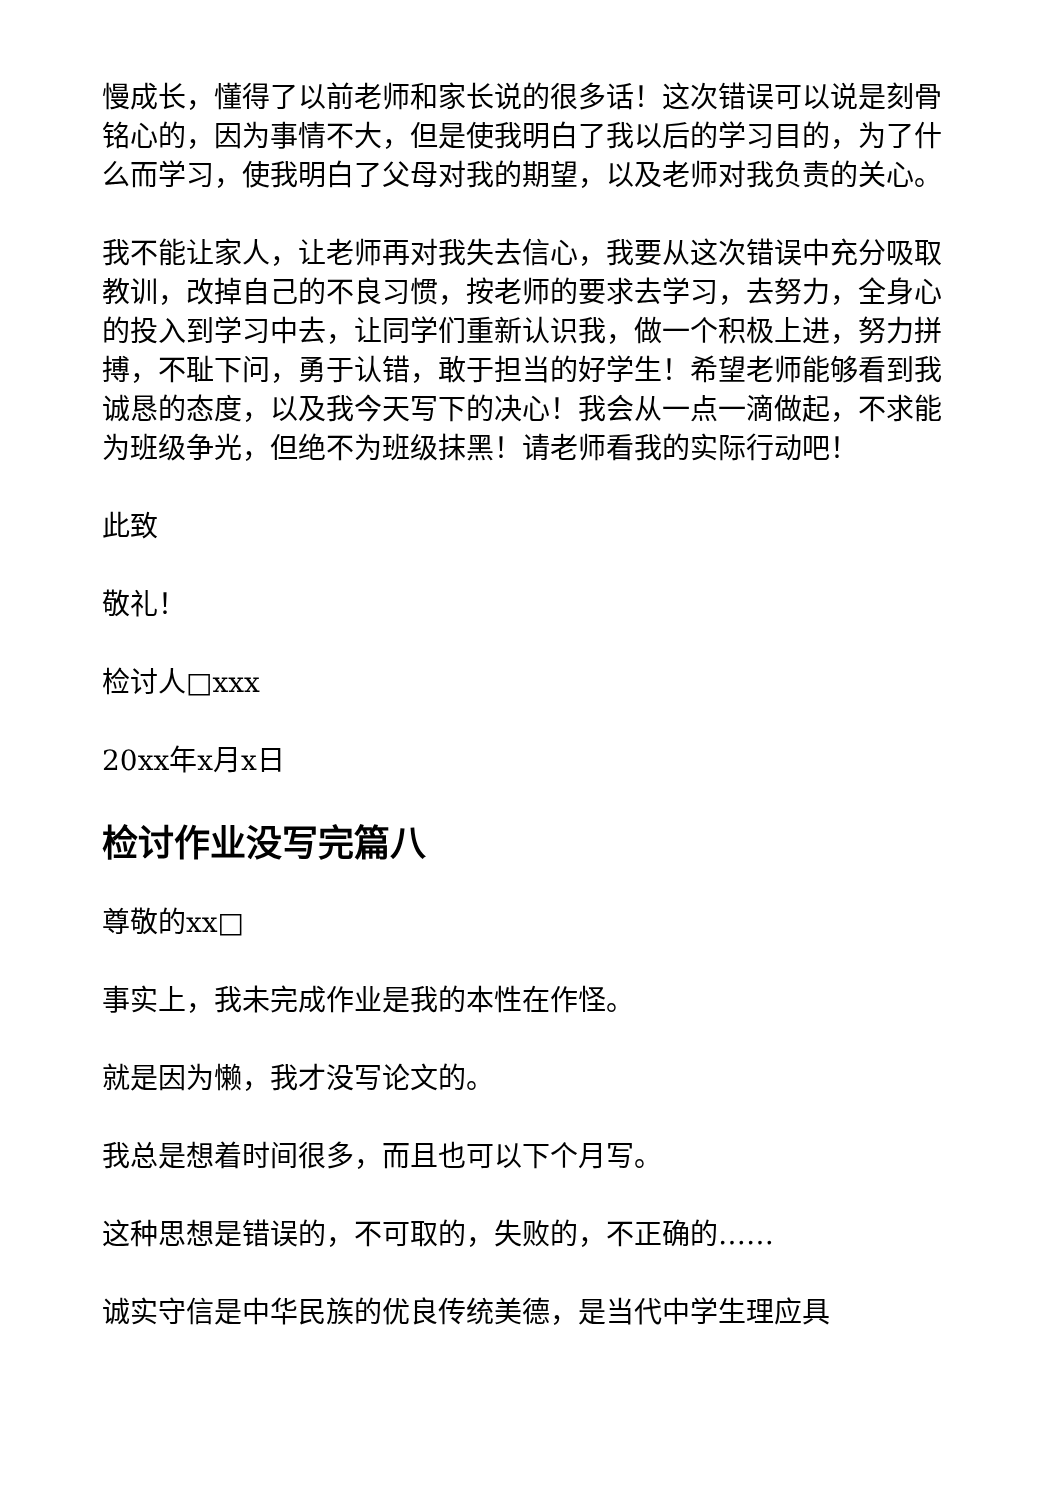慢成长，懂得了以前老师和家长说的很多话！这次错误可以说是刻骨铭心的，因为事情不大，但是使我明白了我以后的学习目的，为了什么而学习，使我明白了父母对我的期望，以及老师对我负责的关心。
我不能让家人，让老师再对我失去信心，我要从这次错误中充分吸取教训，改掉自己的不良习惯，按老师的要求去学习，去努力，全身心的投入到学习中去，让同学们重新认识我，做一个积极上进，努力拼搏，不耻下问，勇于认错，敢于担当的好学生！希望老师能够看到我诚恳的态度，以及我今天写下的决心！我会从一点一滴做起，不求能为班级争光，但绝不为班级抹黑！请老师看我的实际行动吧！
此致
敬礼！
检讨人□xxx
20xx年x月x日
检讨作业没写完篇八
尊敬的xx□
事实上，我未完成作业是我的本性在作怪。
就是因为懒，我才没写论文的。
我总是想着时间很多，而且也可以下个月写。
这种思想是错误的，不可取的，失败的，不正确的……
诚实守信是中华民族的优良传统美德，是当代中学生理应具